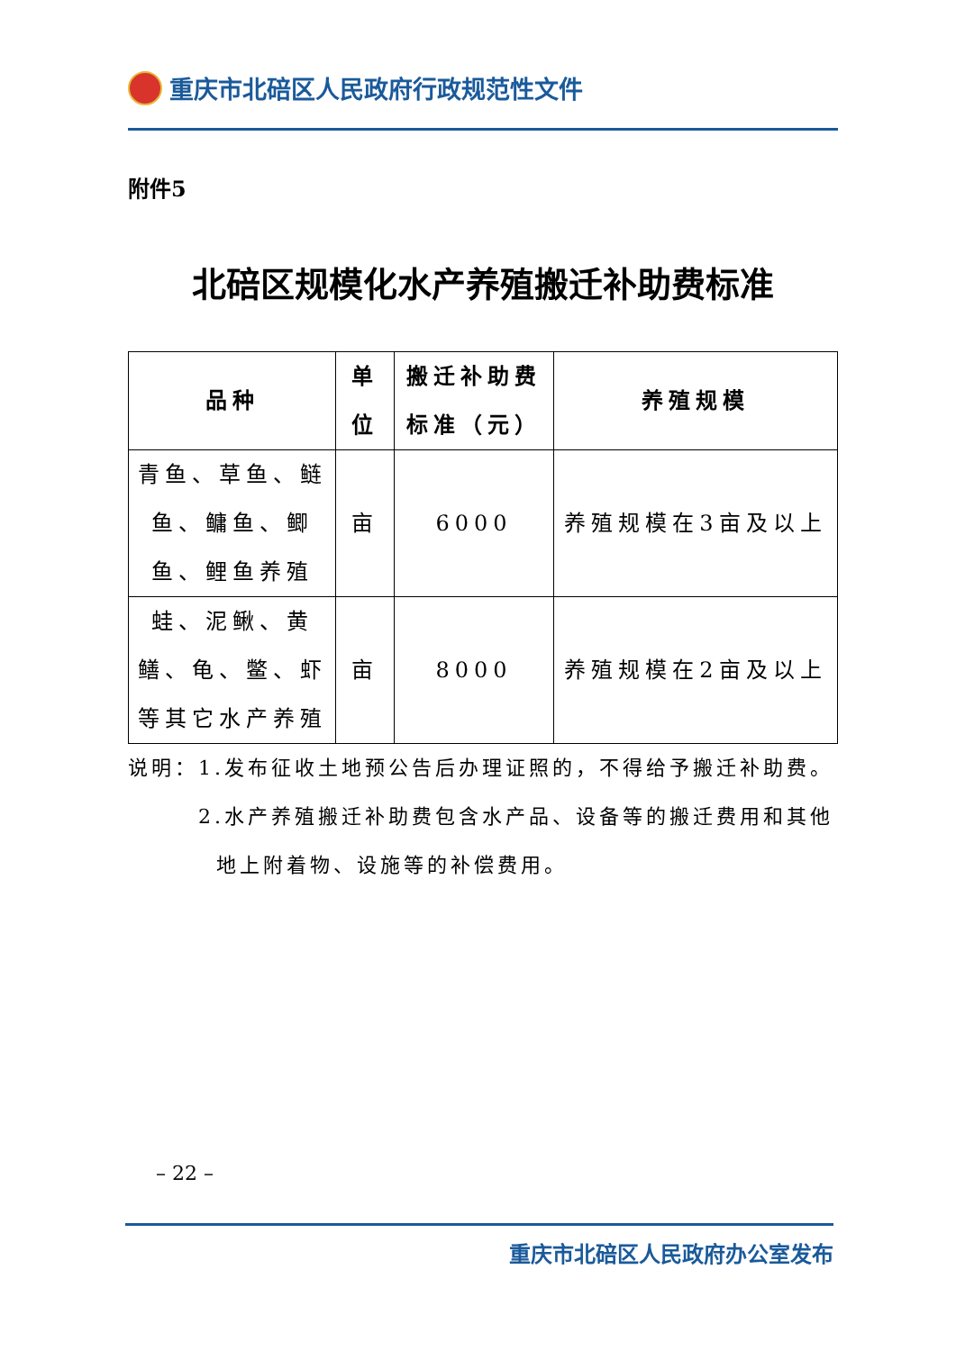重庆市北碚区人民政府行政规范性文件
附件5
北碚区规模化水产养殖搬迁补助费标准
| 品种 | 单 位 | 搬迁补助费 标准（元） | 养殖规模 |
| --- | --- | --- | --- |
| 青鱼、草鱼、鲢鱼、鳙鱼、鲫鱼、鲤鱼养殖 | 亩 | 6000 | 养殖规模在3亩及以上 |
| 蛙、泥鳅、黄鳝、龟、鳖、虾等其它水产养殖 | 亩 | 8000 | 养殖规模在2亩及以上 |
说明：1.发布征收土地预公告后办理证照的，不得给予搬迁补助费。
2.水产养殖搬迁补助费包含水产品、设备等的搬迁费用和其他
地上附着物、设施等的补偿费用。
– 22 –
重庆市北碚区人民政府办公室发布